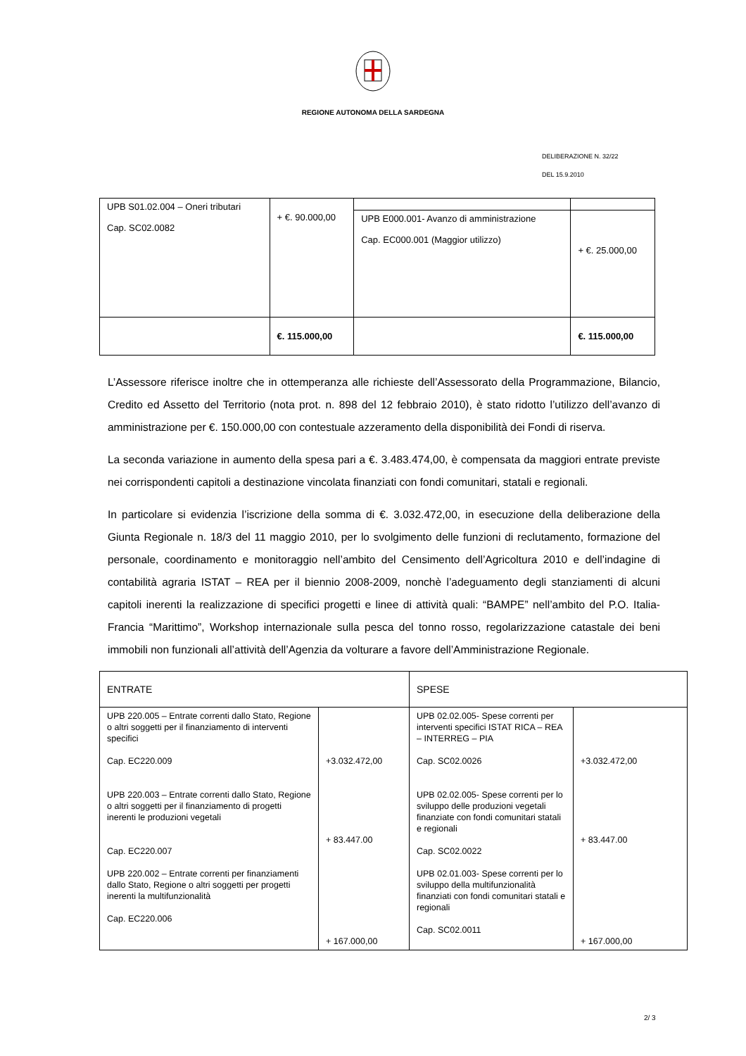REGIONE AUTONOMA DELLA SARDEGNA
DELIBERAZIONE N. 32/22
DEL 15.9.2010
| UPB S01.02.004 – Oneri tributari Cap. SC02.0082 | + €. 90.000,00 | | |
| | | UPB E000.001- Avanzo di amministrazione Cap. EC000.001 (Maggior utilizzo) | + €. 25.000,00 |
| | €. 115.000,00 | | €. 115.000,00 |
L’Assessore riferisce inoltre che in ottemperanza alle richieste dell’Assessorato della Programmazione, Bilancio, Credito ed Assetto del Territorio (nota prot. n. 898 del 12 febbraio 2010), è stato ridotto l’utilizzo dell’avanzo di amministrazione per €. 150.000,00 con contestuale azzeramento della disponibilità dei Fondi di riserva.
La seconda variazione in aumento della spesa pari a €. 3.483.474,00, è compensata da maggiori entrate previste nei corrispondenti capitoli a destinazione vincolata finanziati con fondi comunitari, statali e regionali.
In particolare si evidenzia l’iscrizione della somma di €. 3.032.472,00, in esecuzione della deliberazione della Giunta Regionale n. 18/3 del 11 maggio 2010, per lo svolgimento delle funzioni di reclutamento, formazione del personale, coordinamento e monitoraggio nell’ambito del Censimento dell’Agricoltura 2010 e dell’indagine di contabilità agraria ISTAT – REA per il biennio 2008-2009, nonchè l’adeguamento degli stanziamenti di alcuni capitoli inerenti la realizzazione di specifici progetti e linee di attività quali: “BAMPE” nell’ambito del P.O. Italia-Francia “Marittimo”, Workshop internazionale sulla pesca del tonno rosso, regolarizzazione catastale dei beni immobili non funzionali all’attività dell’Agenzia da volturare a favore dell’Amministrazione Regionale.
| ENTRATE | | SPESE | |
| UPB 220.005 – Entrate correnti dallo Stato, Regione o altri soggetti per il finanziamento di interventi specifici Cap. EC220.009 UPB 220.003 – Entrate correnti dallo Stato, Regione o altri soggetti per il finanziamento di progetti inerenti le produzioni vegetali Cap. EC220.007 UPB 220.002 – Entrate correnti per finanziamenti dallo Stato, Regione o altri soggetti per progetti inerenti la multifunzionalità Cap. EC220.006 | +3.032.472,00 + 83.447.00 + 167.000,00 | UPB 02.02.005- Spese correnti per interventi specifici ISTAT RICA – REA – INTERREG – PIA Cap. SC02.0026 UPB 02.02.005- Spese correnti per lo sviluppo delle produzioni vegetali finanziate con fondi comunitari statali e regionali Cap. SC02.0022 UPB 02.01.003- Spese correnti per lo sviluppo della multifunzionalità finanziati con fondi comunitari statali e regionali Cap. SC02.0011 | +3.032.472,00 + 83.447.00 + 167.000,00 |
2/ 3